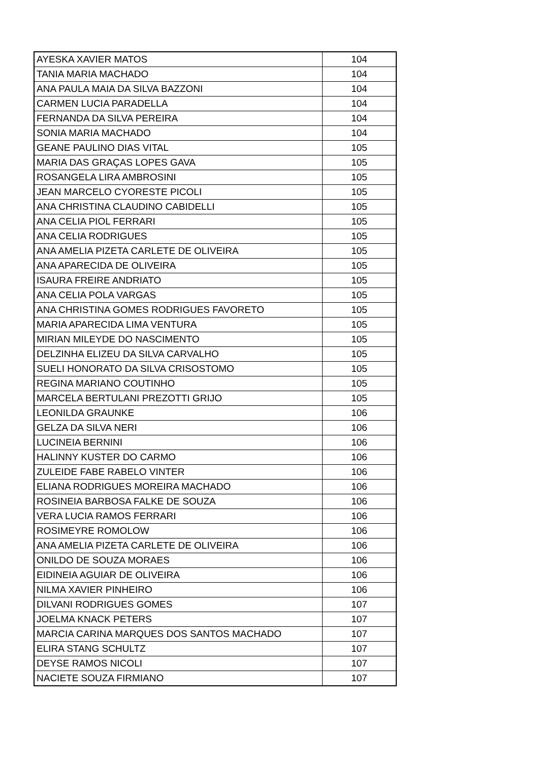| AYESKA XAVIER MATOS | 104 |
| TANIA MARIA MACHADO | 104 |
| ANA PAULA MAIA DA SILVA BAZZONI | 104 |
| CARMEN LUCIA PARADELLA | 104 |
| FERNANDA DA SILVA PEREIRA | 104 |
| SONIA MARIA MACHADO | 104 |
| GEANE PAULINO DIAS VITAL | 105 |
| MARIA DAS GRAÇAS LOPES GAVA | 105 |
| ROSANGELA LIRA AMBROSINI | 105 |
| JEAN MARCELO CYORESTE PICOLI | 105 |
| ANA CHRISTINA CLAUDINO CABIDELLI | 105 |
| ANA CELIA PIOL FERRARI | 105 |
| ANA CELIA RODRIGUES | 105 |
| ANA AMELIA PIZETA CARLETE DE OLIVEIRA | 105 |
| ANA APARECIDA DE OLIVEIRA | 105 |
| ISAURA FREIRE ANDRIATO | 105 |
| ANA CELIA POLA VARGAS | 105 |
| ANA CHRISTINA GOMES RODRIGUES FAVORETO | 105 |
| MARIA APARECIDA LIMA VENTURA | 105 |
| MIRIAN MILEYDE DO NASCIMENTO | 105 |
| DELZINHA ELIZEU DA SILVA CARVALHO | 105 |
| SUELI HONORATO DA SILVA CRISOSTOMO | 105 |
| REGINA MARIANO COUTINHO | 105 |
| MARCELA BERTULANI PREZOTTI GRIJO | 105 |
| LEONILDA GRAUNKE | 106 |
| GELZA DA SILVA NERI | 106 |
| LUCINEIA BERNINI | 106 |
| HALINNY KUSTER DO CARMO | 106 |
| ZULEIDE FABE RABELO VINTER | 106 |
| ELIANA RODRIGUES MOREIRA MACHADO | 106 |
| ROSINEIA BARBOSA FALKE DE SOUZA | 106 |
| VERA LUCIA RAMOS FERRARI | 106 |
| ROSIMEYRE ROMOLOW | 106 |
| ANA AMELIA PIZETA CARLETE DE OLIVEIRA | 106 |
| ONILDO DE SOUZA MORAES | 106 |
| EIDINEIA AGUIAR DE OLIVEIRA | 106 |
| NILMA XAVIER PINHEIRO | 106 |
| DILVANI RODRIGUES GOMES | 107 |
| JOELMA KNACK PETERS | 107 |
| MARCIA CARINA MARQUES DOS SANTOS MACHADO | 107 |
| ELIRA STANG SCHULTZ | 107 |
| DEYSE RAMOS NICOLI | 107 |
| NACIETE SOUZA FIRMIANO | 107 |